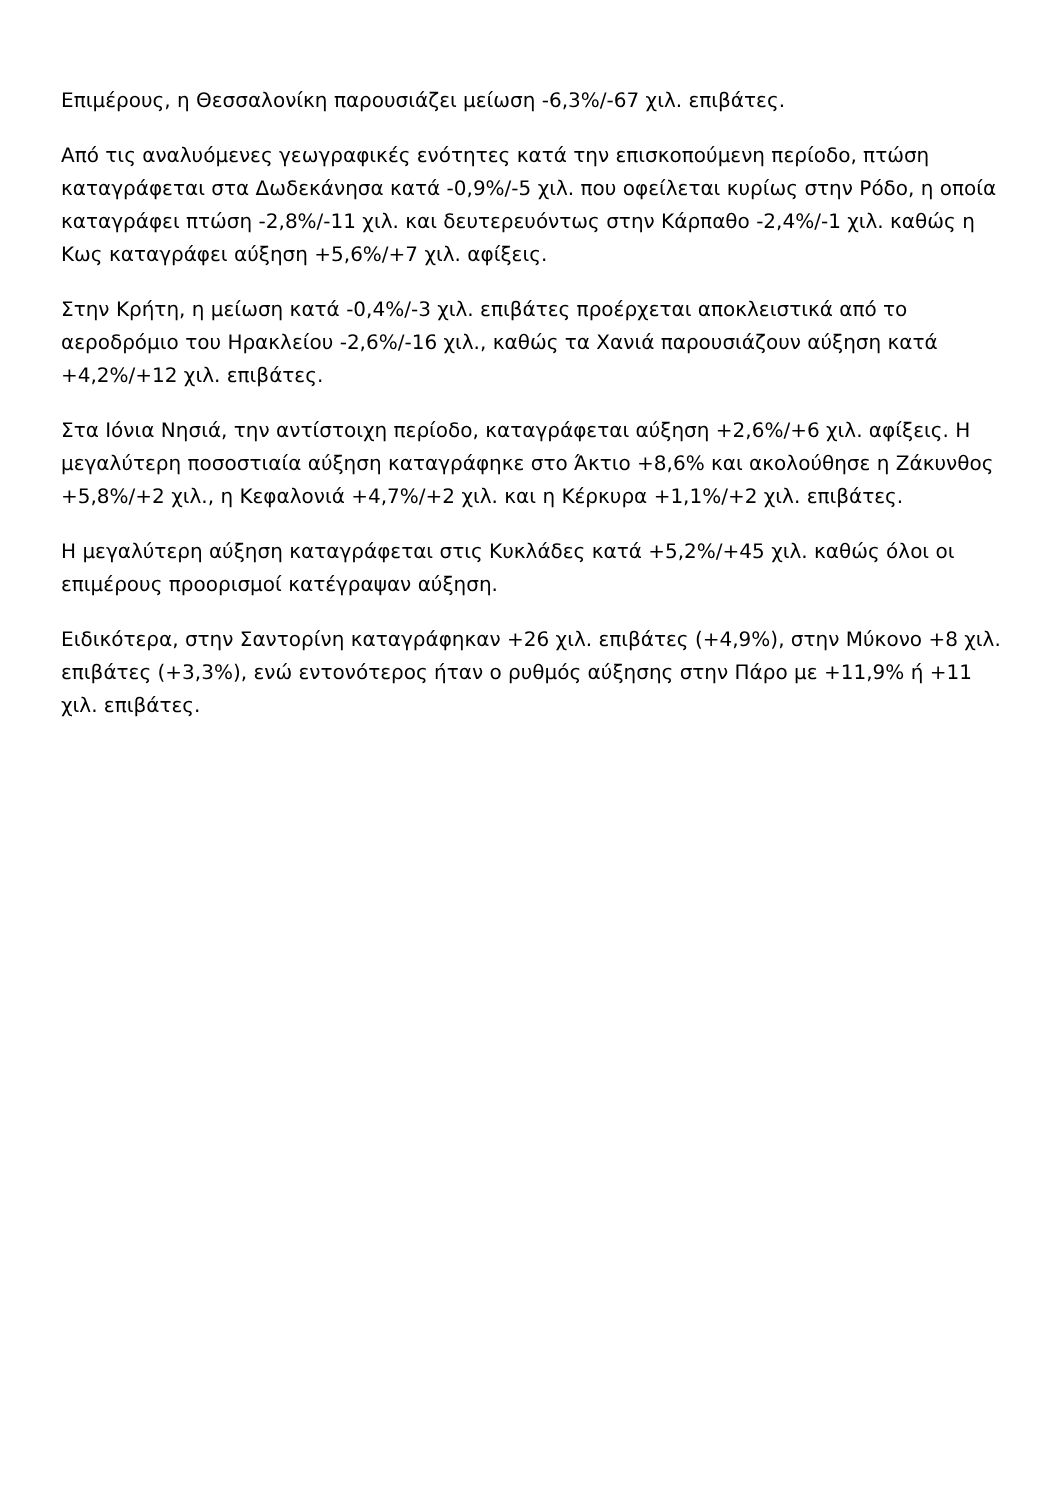Επιμέρους, η Θεσσαλονίκη παρουσιάζει μείωση -6,3%/-67 χιλ. επιβάτες.
Από τις αναλυόμενες γεωγραφικές ενότητες κατά την επισκοπούμενη περίοδο, πτώση καταγράφεται στα Δωδεκάνησα κατά -0,9%/-5 χιλ. που οφείλεται κυρίως στην Ρόδο, η οποία καταγράφει πτώση -2,8%/-11 χιλ. και δευτερευόντως στην Κάρπαθο -2,4%/-1 χιλ. καθώς η Κως καταγράφει αύξηση +5,6%/+7 χιλ. αφίξεις.
Στην Κρήτη, η μείωση κατά -0,4%/-3 χιλ. επιβάτες προέρχεται αποκλειστικά από το αεροδρόμιο του Ηρακλείου -2,6%/-16 χιλ., καθώς τα Χανιά παρουσιάζουν αύξηση κατά +4,2%/+12 χιλ. επιβάτες.
Στα Ιόνια Νησιά, την αντίστοιχη περίοδο, καταγράφεται αύξηση +2,6%/+6 χιλ. αφίξεις. Η μεγαλύτερη ποσοστιαία αύξηση καταγράφηκε στο Άκτιο +8,6% και ακολούθησε η Ζάκυνθος +5,8%/+2 χιλ., η Κεφαλονιά +4,7%/+2 χιλ. και η Κέρκυρα +1,1%/+2 χιλ. επιβάτες.
Η μεγαλύτερη αύξηση καταγράφεται στις Κυκλάδες κατά +5,2%/+45 χιλ. καθώς όλοι οι επιμέρους προορισμοί κατέγραψαν αύξηση.
Ειδικότερα, στην Σαντορίνη καταγράφηκαν +26 χιλ. επιβάτες (+4,9%), στην Μύκονο +8 χιλ. επιβάτες (+3,3%), ενώ εντονότερος ήταν ο ρυθμός αύξησης στην Πάρο με +11,9% ή +11 χιλ. επιβάτες.